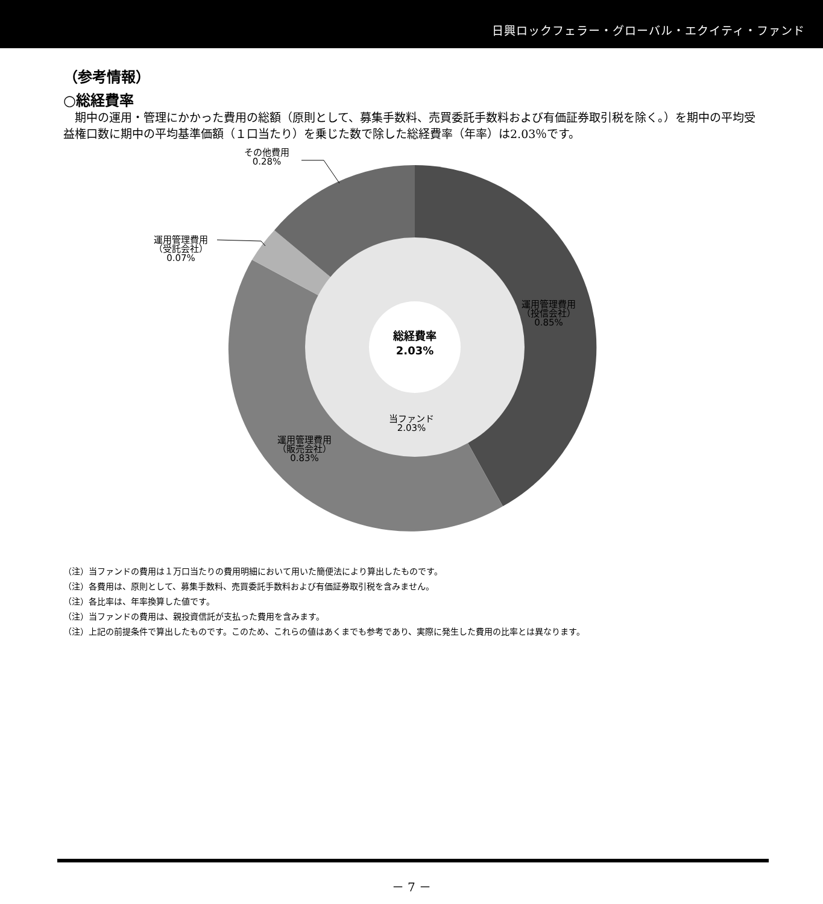日興ロックフェラー・グローバル・エクイティ・ファンド
（参考情報）
○総経費率
期中の運用・管理にかかった費用の総額（原則として、募集手数料、売買委託手数料および有価証券取引税を除く。）を期中の平均受益権口数に期中の平均基準価額（１口当たり）を乗じた数で除した総経費率（年率）は2.03％です。
その他費用
0.28%
運用管理費用
（受託会社）
0.07%
運用管理費用
（投信会社）
0.85%
総経費率
2.03%
当ファンド
2.03%
運用管理費用
（販売会社）
0.83%
（注）当ファンドの費用は１万口当たりの費用明細において用いた簡便法により算出したものです。
（注）各費用は、原則として、募集手数料、売買委託手数料および有価証券取引税を含みません。
（注）各比率は、年率換算した値です。
（注）当ファンドの費用は、親投資信託が支払った費用を含みます。
（注）上記の前提条件で算出したものです。このため、これらの値はあくまでも参考であり、実際に発生した費用の比率とは異なります。
－ 7 －